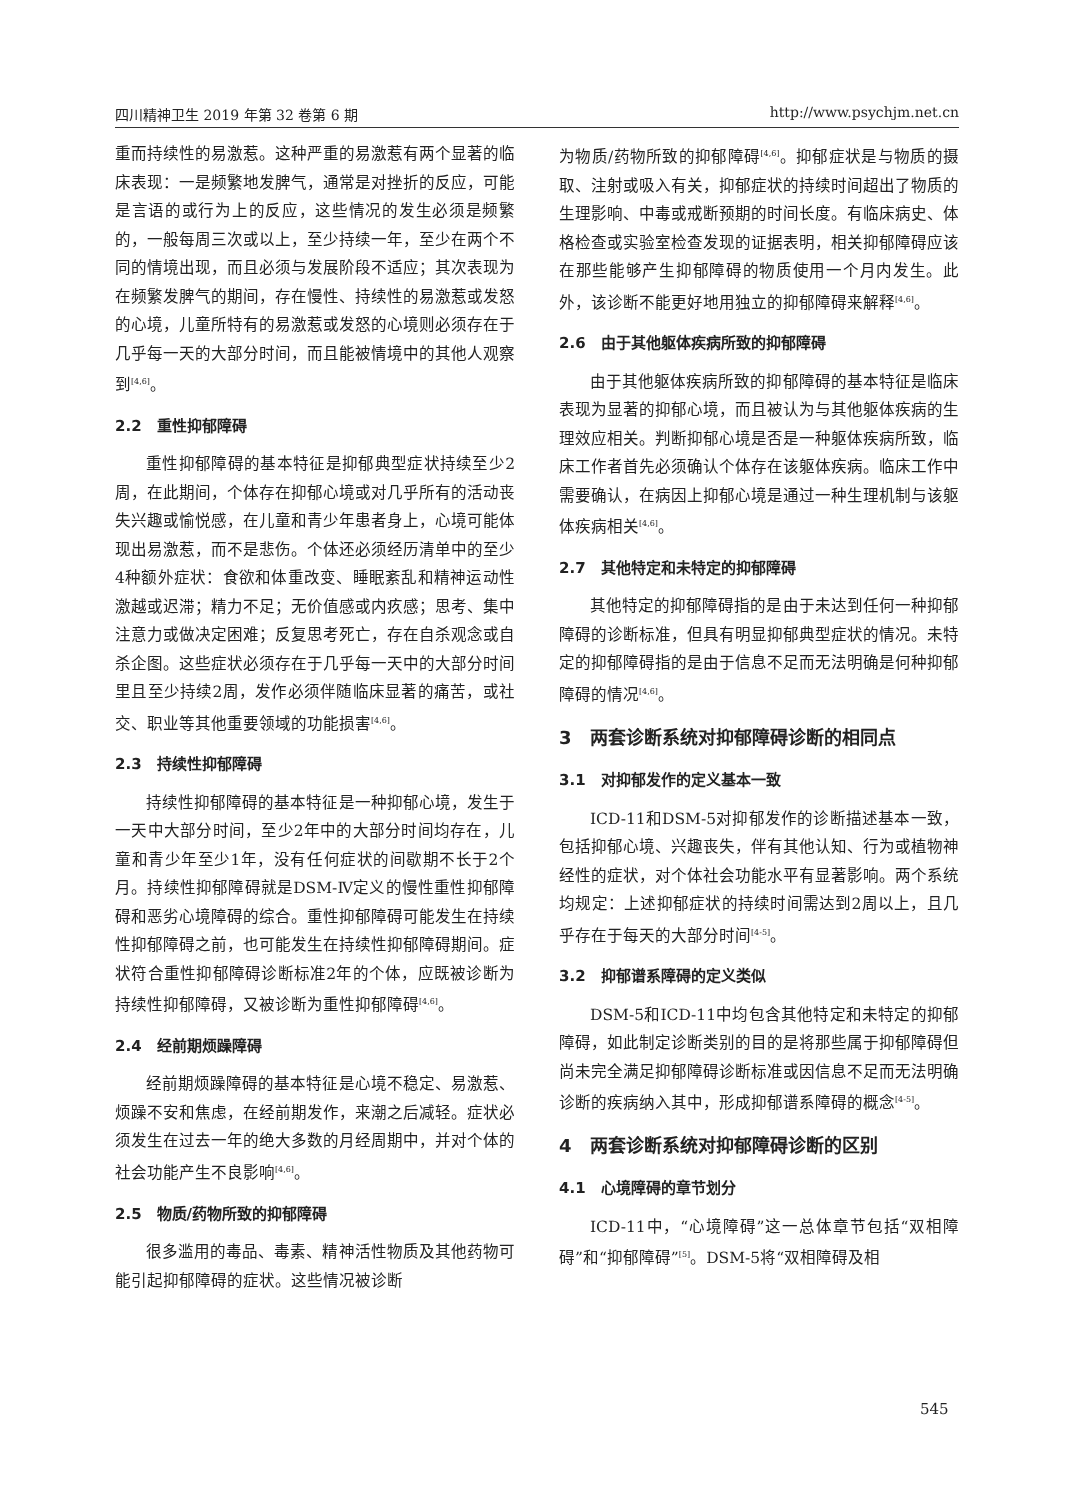四川精神卫生 2019 年第 32 卷第 6 期 http://www.psychjm.net.cn
重而持续性的易激惹。这种严重的易激惹有两个显著的临床表现：一是频繁地发脾气，通常是对挫折的反应，可能是言语的或行为上的反应，这些情况的发生必须是频繁的，一般每周三次或以上，至少持续一年，至少在两个不同的情境出现，而且必须与发展阶段不适应；其次表现为在频繁发脾气的期间，存在慢性、持续性的易激惹或发怒的心境，儿童所特有的易激惹或发怒的心境则必须存在于几乎每一天的大部分时间，而且能被情境中的其他人观察到<sup>[4,6]</sup>。
2.2　重性抑郁障碍
重性抑郁障碍的基本特征是抑郁典型症状持续至少2周，在此期间，个体存在抑郁心境或对几乎所有的活动丧失兴趣或愉悦感，在儿童和青少年患者身上，心境可能体现出易激惹，而不是悲伤。个体还必须经历清单中的至少4种额外症状：食欲和体重改变、睡眠紊乱和精神运动性激越或迟滞；精力不足；无价值感或内疚感；思考、集中注意力或做决定困难；反复思考死亡，存在自杀观念或自杀企图。这些症状必须存在于几乎每一天中的大部分时间里且至少持续2周，发作必须伴随临床显著的痛苦，或社交、职业等其他重要领域的功能损害<sup>[4,6]</sup>。
2.3　持续性抑郁障碍
持续性抑郁障碍的基本特征是一种抑郁心境，发生于一天中大部分时间，至少2年中的大部分时间均存在，儿童和青少年至少1年，没有任何症状的间歇期不长于2个月。持续性抑郁障碍就是DSM-Ⅳ定义的慢性重性抑郁障碍和恶劣心境障碍的综合。重性抑郁障碍可能发生在持续性抑郁障碍之前，也可能发生在持续性抑郁障碍期间。症状符合重性抑郁障碍诊断标准2年的个体，应既被诊断为持续性抑郁障碍，又被诊断为重性抑郁障碍<sup>[4,6]</sup>。
2.4　经前期烦躁障碍
经前期烦躁障碍的基本特征是心境不稳定、易激惹、烦躁不安和焦虑，在经前期发作，来潮之后减轻。症状必须发生在过去一年的绝大多数的月经周期中，并对个体的社会功能产生不良影响<sup>[4,6]</sup>。
2.5　物质/药物所致的抑郁障碍
很多滥用的毒品、毒素、精神活性物质及其他药物可能引起抑郁障碍的症状。这些情况被诊断
为物质/药物所致的抑郁障碍<sup>[4,6]</sup>。抑郁症状是与物质的摄取、注射或吸入有关，抑郁症状的持续时间超出了物质的生理影响、中毒或戒断预期的时间长度。有临床病史、体格检查或实验室检查发现的证据表明，相关抑郁障碍应该在那些能够产生抑郁障碍的物质使用一个月内发生。此外，该诊断不能更好地用独立的抑郁障碍来解释<sup>[4,6]</sup>。
2.6　由于其他躯体疾病所致的抑郁障碍
由于其他躯体疾病所致的抑郁障碍的基本特征是临床表现为显著的抑郁心境，而且被认为与其他躯体疾病的生理效应相关。判断抑郁心境是否是一种躯体疾病所致，临床工作者首先必须确认个体存在该躯体疾病。临床工作中需要确认，在病因上抑郁心境是通过一种生理机制与该躯体疾病相关<sup>[4,6]</sup>。
2.7　其他特定和未特定的抑郁障碍
其他特定的抑郁障碍指的是由于未达到任何一种抑郁障碍的诊断标准，但具有明显抑郁典型症状的情况。未特定的抑郁障碍指的是由于信息不足而无法明确是何种抑郁障碍的情况<sup>[4,6]</sup>。
3　两套诊断系统对抑郁障碍诊断的相同点
3.1　对抑郁发作的定义基本一致
ICD-11和DSM-5对抑郁发作的诊断描述基本一致，包括抑郁心境、兴趣丧失，伴有其他认知、行为或植物神经性的症状，对个体社会功能水平有显著影响。两个系统均规定：上述抑郁症状的持续时间需达到2周以上，且几乎存在于每天的大部分时间<sup>[4-5]</sup>。
3.2　抑郁谱系障碍的定义类似
DSM-5和ICD-11中均包含其他特定和未特定的抑郁障碍，如此制定诊断类别的目的是将那些属于抑郁障碍但尚未完全满足抑郁障碍诊断标准或因信息不足而无法明确诊断的疾病纳入其中，形成抑郁谱系障碍的概念<sup>[4-5]</sup>。
4　两套诊断系统对抑郁障碍诊断的区别
4.1　心境障碍的章节划分
ICD-11中，“心境障碍”这一总体章节包括“双相障碍”和“抑郁障碍”<sup>[5]</sup>。DSM-5将“双相障碍及相
545